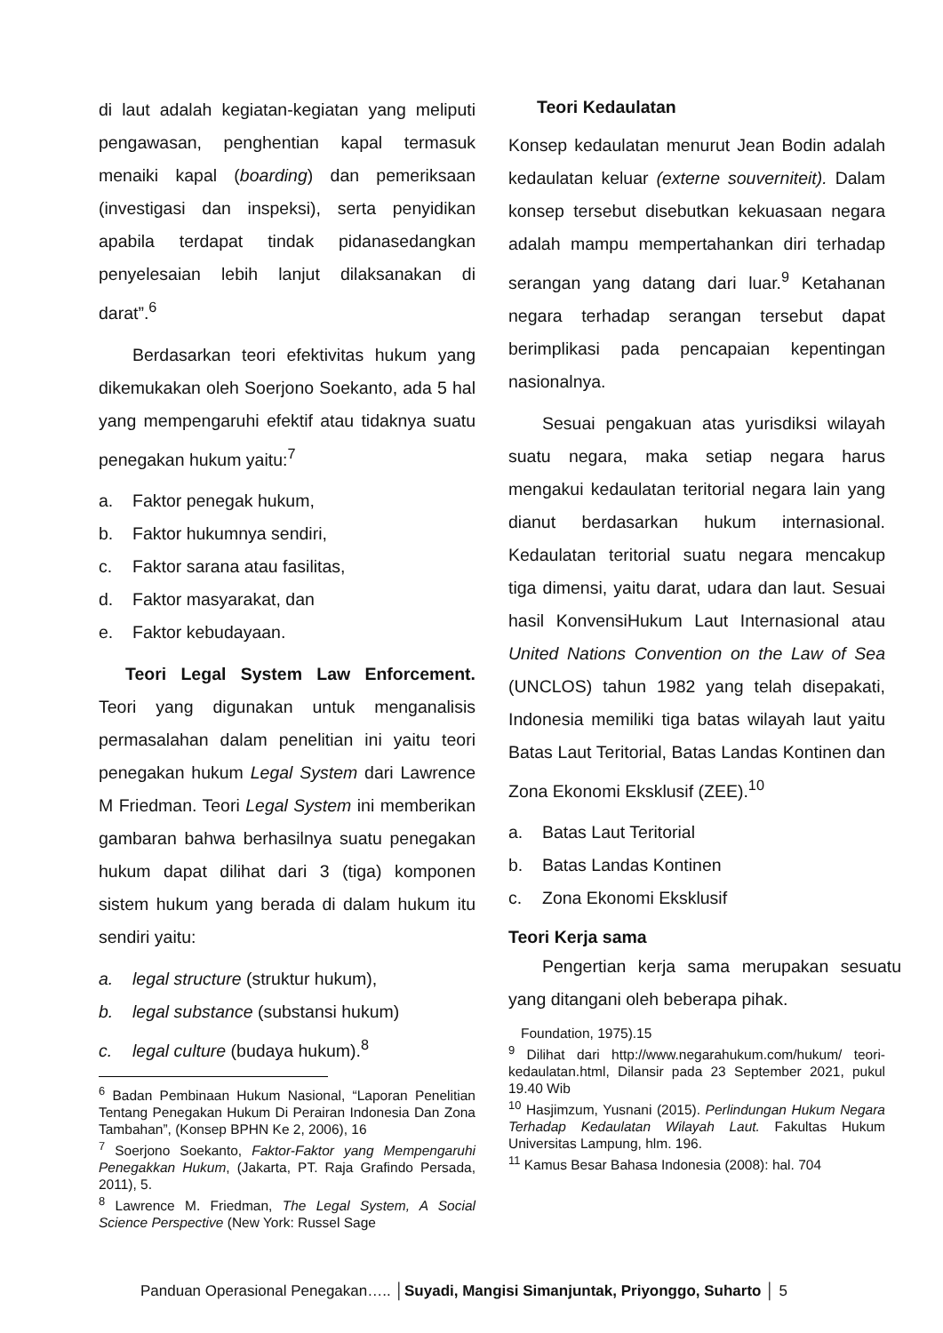di laut adalah kegiatan-kegiatan yang meliputi pengawasan, penghentian kapal termasuk menaiki kapal (boarding) dan pemeriksaan (investigasi dan inspeksi), serta penyidikan apabila terdapat tindak pidanasedangkan penyelesaian lebih lanjut dilaksanakan di darat”.<sup>6</sup>
Berdasarkan teori efektivitas hukum yang dikemukakan oleh Soerjono Soekanto, ada 5 hal yang mempengaruhi efektif atau tidaknya suatu penegakan hukum yaitu:<sup>7</sup>
a. Faktor penegak hukum,
b. Faktor hukumnya sendiri,
c. Faktor sarana atau fasilitas,
d. Faktor masyarakat, dan
e. Faktor kebudayaan.
Teori Legal System Law Enforcement. Teori yang digunakan untuk menganalisis permasalahan dalam penelitian ini yaitu teori penegakan hukum Legal System dari Lawrence M Friedman. Teori Legal System ini memberikan gambaran bahwa berhasilnya suatu penegakan hukum dapat dilihat dari 3 (tiga) komponen sistem hukum yang berada di dalam hukum itu sendiri yaitu:
a. legal structure (struktur hukum),
b. legal substance (substansi hukum)
c. legal culture (budaya hukum).<sup>8</sup>
<sup>6</sup> Badan Pembinaan Hukum Nasional, “Laporan Penelitian Tentang Penegakan Hukum Di Perairan Indonesia Dan Zona Tambahan”, (Konsep BPHN Ke 2, 2006), 16
<sup>7</sup> Soerjono Soekanto, Faktor-Faktor yang Mempengaruhi Penegakkan Hukum, (Jakarta, PT. Raja Grafindo Persada, 2011), 5.
<sup>8</sup> Lawrence M. Friedman, The Legal System, A Social Science Perspective (New York: Russel Sage
Teori Kedaulatan
Konsep kedaulatan menurut Jean Bodin adalah kedaulatan keluar (externe souverniteit). Dalam konsep tersebut disebutkan kekuasaan negara adalah mampu mempertahankan diri terhadap serangan yang datang dari luar.<sup>9</sup> Ketahanan negara terhadap serangan tersebut dapat berimplikasi pada pencapaian kepentingan nasionalnya.
Sesuai pengakuan atas yurisdiksi wilayah suatu negara, maka setiap negara harus mengakui kedaulatan teritorial negara lain yang dianut berdasarkan hukum internasional. Kedaulatan teritorial suatu negara mencakup tiga dimensi, yaitu darat, udara dan laut. Sesuai hasil KonvensiHukum Laut Internasional atau United Nations Convention on the Law of Sea (UNCLOS) tahun 1982 yang telah disepakati, Indonesia memiliki tiga batas wilayah laut yaitu Batas Laut Teritorial, Batas Landas Kontinen dan Zona Ekonomi Eksklusif (ZEE).<sup>10</sup>
a. Batas Laut Teritorial
b. Batas Landas Kontinen
c. Zona Ekonomi Eksklusif
Teori Kerja sama
Pengertian kerja sama merupakan sesuatu yang ditangani oleh beberapa pihak.
Foundation, 1975).15
<sup>9</sup> Dilihat dari http://www.negarahukum.com/hukum/ teori-kedaulatan.html, Dilansir pada 23 September 2021, pukul 19.40 Wib
<sup>10</sup> Hasjimzum, Yusnani (2015). Perlindungan Hukum Negara Terhadap Kedaulatan Wilayah Laut. Fakultas Hukum Universitas Lampung, hlm. 196.
<sup>11</sup> Kamus Besar Bahasa Indonesia (2008): hal. 704
Panduan Operasional Penegakan….. │Suyadi, Mangisi Simanjuntak, Priyonggo, Suharto │ 5